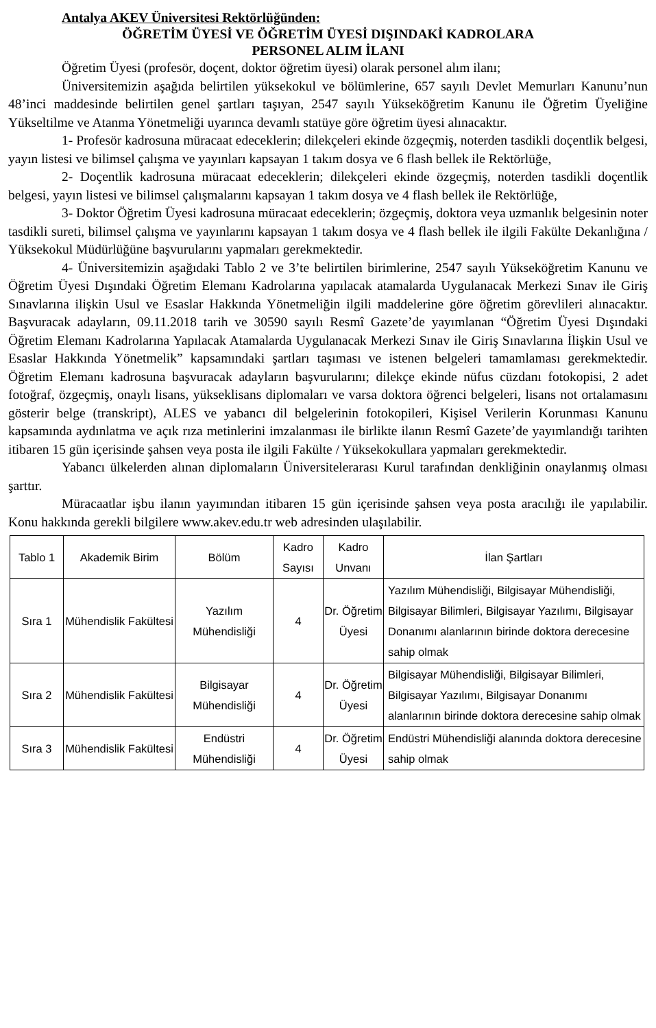Antalya AKEV Üniversitesi Rektörlüğünden:
ÖĞRETİM ÜYESİ VE ÖĞRETİM ÜYESİ DIŞINDAKİ KADROLARA
PERSONEL ALIM İLANI
Öğretim Üyesi (profesör, doçent, doktor öğretim üyesi) olarak personel alım ilanı;
Üniversitemizin aşağıda belirtilen yüksekokul ve bölümlerine, 657 sayılı Devlet Memurları Kanunu’nun 48’inci maddesinde belirtilen genel şartları taşıyan, 2547 sayılı Yükseköğretim Kanunu ile Öğretim Üyeliğine Yükseltilme ve Atanma Yönetmeliği uyarınca devamlı statüye göre öğretim üyesi alınacaktır.
1- Profesör kadrosuna müracaat edeceklerin; dilekçeleri ekinde özgeçmiş, noterden tasdikli doçentlik belgesi, yayın listesi ve bilimsel çalışma ve yayınları kapsayan 1 takım dosya ve 6 flash bellek ile Rektörlüğe,
2- Doçentlik kadrosuna müracaat edeceklerin; dilekçeleri ekinde özgeçmiş, noterden tasdikli doçentlik belgesi, yayın listesi ve bilimsel çalışmalarını kapsayan 1 takım dosya ve 4 flash bellek ile Rektörlüğe,
3- Doktor Öğretim Üyesi kadrosuna müracaat edeceklerin; özgeçmiş, doktora veya uzmanlık belgesinin noter tasdikli sureti, bilimsel çalışma ve yayınlarını kapsayan 1 takım dosya ve 4 flash bellek ile ilgili Fakülte Dekanlığına / Yüksekokul Müdürlüğüne başvurularını yapmaları gerekmektedir.
4- Üniversitemizin aşağıdaki Tablo 2 ve 3’te belirtilen birimlerine, 2547 sayılı Yükseköğretim Kanunu ve Öğretim Üyesi Dışındaki Öğretim Elemanı Kadrolarına yapılacak atamalarda Uygulanacak Merkezi Sınav ile Giriş Sınavlarına ilişkin Usul ve Esaslar Hakkında Yönetmeliğin ilgili maddelerine göre öğretim görevlileri alınacaktır. Başvuracak adayların, 09.11.2018 tarih ve 30590 sayılı Resmî Gazete’de yayımlanan “Öğretim Üyesi Dışındaki Öğretim Elemanı Kadrolarına Yapılacak Atamalarda Uygulanacak Merkezi Sınav ile Giriş Sınavlarına İlişkin Usul ve Esaslar Hakkında Yönetmelik” kapsamındaki şartları taşıması ve istenen belgeleri tamamlaması gerekmektedir. Öğretim Elemanı kadrosuna başvuracak adayların başvurularını; dilekçe ekinde nüfus cüzdanı fotokopisi, 2 adet fotoğraf, özgeçmiş, onaylı lisans, yükseklisans diplomaları ve varsa doktora öğrenci belgeleri, lisans not ortalamasını gösterir belge (transkript), ALES ve yabancı dil belgelerinin fotokopileri, Kişisel Verilerin Korunması Kanunu kapsamında aydınlatma ve açık rıza metinlerini imzalanması ile birlikte ilanın Resmî Gazete’de yayımlandığı tarihten itibaren 15 gün içerisinde şahsen veya posta ile ilgili Fakülte / Yüksekokullara yapmaları gerekmektedir.
Yabancı ülkelerden alınan diplomaların Üniversitelerarası Kurul tarafından denkliğinin onaylanmış olması şarttır.
Müracaatlar işbu ilanın yayımından itibaren 15 gün içerisinde şahsen veya posta aracılığı ile yapılabilir. Konu hakkında gerekli bilgilere www.akev.edu.tr web adresinden ulaşılabilir.
| Tablo 1 | Akademik Birim | Bölüm | Kadro Sayısı | Kadro Unvanı | İlan Şartları |
| --- | --- | --- | --- | --- | --- |
| Sıra 1 | Mühendislik Fakültesi | Yazılım Mühendisliği | 4 | Dr. Öğretim Üyesi | Yazılım Mühendisliği, Bilgisayar Mühendisliği, Bilgisayar Bilimleri, Bilgisayar Yazılımı, Bilgisayar Donanımı alanlarının birinde doktora derecesine sahip olmak |
| Sıra 2 | Mühendislik Fakültesi | Bilgisayar Mühendisliği | 4 | Dr. Öğretim Üyesi | Bilgisayar Mühendisliği, Bilgisayar Bilimleri, Bilgisayar Yazılımı, Bilgisayar Donanımı alanlarının birinde doktora derecesine sahip olmak |
| Sıra 3 | Mühendislik Fakültesi | Endüstri Mühendisliği | 4 | Dr. Öğretim Üyesi | Endüstri Mühendisliği alanında doktora derecesine sahip olmak |